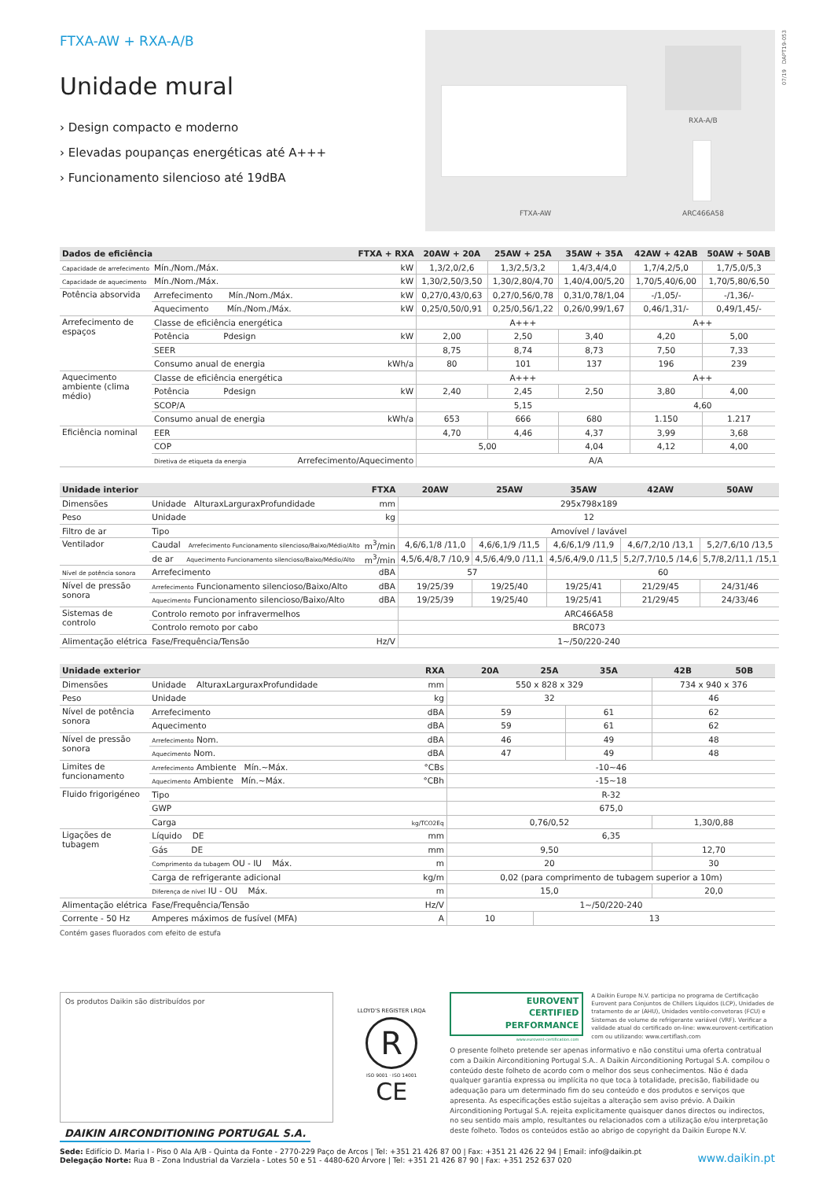FTXA-AW + RXA-A/B
Unidade mural
› Design compacto e moderno
› Elevadas poupanças energéticas até A+++
› Funcionamento silencioso até 19dBA
RXA-A/B
FTXA-AW ARC466A58
07/19 DAPT19-053
| Dados de eficiência | | FTXA + RXA | 20AW + 20A | 25AW + 25A | 35AW + 35A | 42AW + 42AB | 50AW + 50AB |
| --- | --- | --- | --- | --- | --- | --- | --- |
| Capacidade de arrefecimento | Mín./Nom./Máx. | kW | 1,3/2,0/2,6 | 1,3/2,5/3,2 | 1,4/3,4/4,0 | 1,7/4,2/5,0 | 1,7/5,0/5,3 |
| Capacidade de aquecimento | Mín./Nom./Máx. | kW | 1,30/2,50/3,50 | 1,30/2,80/4,70 | 1,40/4,00/5,20 | 1,70/5,40/6,00 | 1,70/5,80/6,50 |
| Potência absorvida | Arrefecimento Mín./Nom./Máx. | kW | 0,27/0,43/0,63 | 0,27/0,56/0,78 | 0,31/0,78/1,04 | -/1,05/- | -/1,36/- |
| | Aquecimento Mín./Nom./Máx. | kW | 0,25/0,50/0,91 | 0,25/0,56/1,22 | 0,26/0,99/1,67 | 0,46/1,31/- | 0,49/1,45/- |
| Arrefecimento de espaços | Classe de eficiência energética | | A+++ | | | A++ | |
| | Potência Pdesign | kW | 2,00 | 2,50 | 3,40 | 4,20 | 5,00 |
| | SEER | | 8,75 | 8,74 | 8,73 | 7,50 | 7,33 |
| | Consumo anual de energia | kWh/a | 80 | 101 | 137 | 196 | 239 |
| Aquecimento ambiente (clima médio) | Classe de eficiência energética | | A+++ | | | A++ | |
| | Potência Pdesign | kW | 2,40 | 2,45 | 2,50 | 3,80 | 4,00 |
| | SCOP/A | | 5,15 | | | 4,60 | |
| | Consumo anual de energia | kWh/a | 653 | 666 | 680 | 1.150 | 1.217 |
| Eficiência nominal | EER | | 4,70 | 4,46 | 4,37 | 3,99 | 3,68 |
| | COP | | 5,00 | | 4,04 | 4,12 | 4,00 |
| | Diretiva de etiqueta da energia | Arrefecimento/Aquecimento | A/A | | | | |
| Unidade interior | | FTXA | 20AW | 25AW | 35AW | 42AW | 50AW |
| --- | --- | --- | --- | --- | --- | --- | --- |
| Dimensões | Unidade AlturaxLarguraxProfundidade | mm | 295x798x189 | | | | |
| Peso | Unidade | kg | 12 | | | | |
| Filtro de ar | Tipo | | Amovível / lavável | | | | |
| Ventilador | Caudal Arrefecimento Funcionamento silencioso/Baixo/Médio/Alto | m<sup>3</sup>/min | 4,6/6,1/8 /11,0 | 4,6/6,1/9 /11,5 | 4,6/6,1/9 /11,9 | 4,6/7,2/10 /13,1 | 5,2/7,6/10 /13,5 |
| | de ar Aquecimento Funcionamento silencioso/Baixo/Médio/Alto | m<sup>3</sup>/min | 4,5/6,4/8,7 /10,9 | 4,5/6,4/9,0 /11,1 | 4,5/6,4/9,0 /11,5 | 5,2/7,7/10,5 /14,6 | 5,7/8,2/11,1 /15,1 |
| Nível de potência sonora | Arrefecimento | dBA | 57 | | 60 | | |
| Nível de pressão sonora | Arrefecimento Funcionamento silencioso/Baixo/Alto | dBA | 19/25/39 | 19/25/40 | 19/25/41 | 21/29/45 | 24/31/46 |
| | Aquecimento Funcionamento silencioso/Baixo/Alto | dBA | 19/25/39 | 19/25/40 | 19/25/41 | 21/29/45 | 24/33/46 |
| Sistemas de controlo | Controlo remoto por infravermelhos | | ARC466A58 | | | | |
| | Controlo remoto por cabo | | BRC073 | | | | |
| Alimentação elétrica | Fase/Frequência/Tensão | Hz/V | 1~/50/220-240 | | | | |
| Unidade exterior | | RXA | 20A | 25A | 35A | 42B | 50B |
| --- | --- | --- | --- | --- | --- | --- | --- |
| Dimensões | Unidade AlturaxLarguraxProfundidade | mm | 550 x 828 x 329 | | | 734 x 940 x 376 | |
| Peso | Unidade | kg | 32 | | | 46 | |
| Nível de potência sonora | Arrefecimento | dBA | 59 | | 61 | 62 | |
| | Aquecimento | dBA | 59 | | 61 | 62 | |
| Nível de pressão sonora | Arrefecimento Nom. | dBA | 46 | | 49 | 48 | |
| | Aquecimento Nom. | dBA | 47 | | 49 | 48 | |
| Limites de funcionamento | Arrefecimento Ambiente Mín.~Máx. | °CBs | -10~46 | | | | |
| | Aquecimento Ambiente Mín.~Máx. | °CBh | -15~18 | | | | |
| Fluido frigorigéneo | Tipo | | R-32 | | | | |
| | GWP | | 675,0 | | | | |
| | Carga | kg/TCO2Eq | 0,76/0,52 | | | 1,30/0,88 | |
| Ligações de tubagem | Líquido DE | mm | 6,35 | | | | |
| | Gás DE | mm | 9,50 | | | 12,70 | |
| | Comprimento da tubagem OU - IU Máx. | m | 20 | | | 30 | |
| | Carga de refrigerante adicional | kg/m | 0,02 (para comprimento de tubagem superior a 10m) | | | | |
| | Diferença de nível IU - OU Máx. | m | 15,0 | | | 20,0 | |
| Alimentação elétrica | Fase/Frequência/Tensão | Hz/V | 1~/50/220-240 | | | | |
| Corrente - 50 Hz | Amperes máximos de fusível (MFA) | A | 10 | 13 | | | |
Contém gases fluorados com efeito de estufa
Os produtos Daikin são distribuídos por
DAIKIN AIRCONDITIONING PORTUGAL S.A.
LLOYD'S REGISTER LRQA
R
ISO 9001 · ISO 14001
CE
EUROVENT
CERTIFIED
PERFORMANCE
www.eurovent-certification.com
A Daikin Europe N.V. participa no programa de Certificação Eurovent para Conjuntos de Chillers Líquidos (LCP), Unidades de tratamento de ar (AHU), Unidades ventilo-convetoras (FCU) e Sistemas de volume de refrigerante variável (VRF). Verificar a validade atual do certificado on-line: www.eurovent-certification com ou utilizando: www.certiflash.com
O presente folheto pretende ser apenas informativo e não constitui uma oferta contratual com a Daikin Airconditioning Portugal S.A.. A Daikin Airconditioning Portugal S.A. compilou o conteúdo deste folheto de acordo com o melhor dos seus conhecimentos. Não é dada qualquer garantia expressa ou implícita no que toca à totalidade, precisão, fiabilidade ou adequação para um determinado fim do seu conteúdo e dos produtos e serviços que apresenta. As especificações estão sujeitas a alteração sem aviso prévio. A Daikin Airconditioning Portugal S.A. rejeita explicitamente quaisquer danos directos ou indirectos, no seu sentido mais amplo, resultantes ou relacionados com a utilização e/ou interpretação deste folheto. Todos os conteúdos estão ao abrigo de copyright da Daikin Europe N.V.
Sede: Edifício D. Maria I - Piso 0 Ala A/B - Quinta da Fonte - 2770-229 Paço de Arcos | Tel: +351 21 426 87 00 | Fax: +351 21 426 22 94 | Email: info@daikin.pt
Delegação Norte: Rua B - Zona Industrial da Varziela - Lotes 50 e 51 - 4480-620 Árvore | Tel: +351 21 426 87 90 | Fax: +351 252 637 020
www.daikin.pt